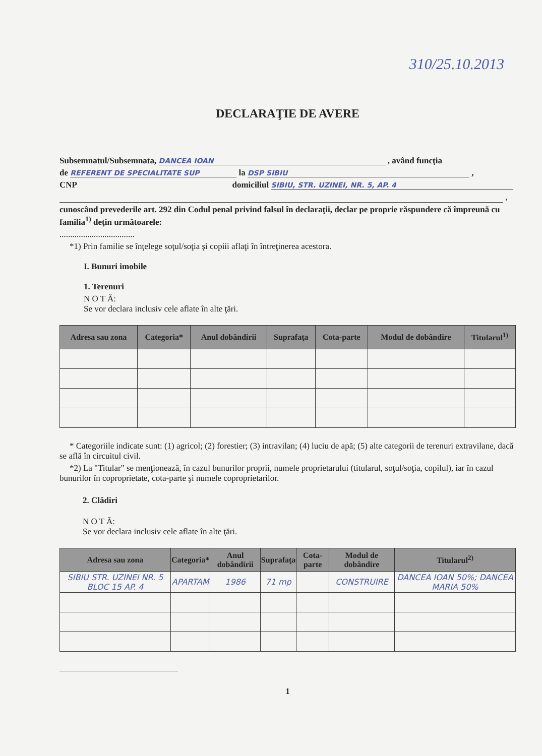310/25.10.2013
DECLARAŢIE DE AVERE
Subsemnatul/Subsemnata, DANCEA IOAN , având funcţia
de REFERENT DE SPECIALITATE SUP la DSP SIBIU ,
CNP domiciliul SIBIU, STR. UZINEI, NR. 5, AP. 4
,
cunoscând prevederile art. 292 din Codul penal privind falsul în declaraţii, declar pe proprie răspundere că împreună cu familia<sup>1)</sup> deţin următoarele:
...................................
*1) Prin familie se înţelege soţul/soţia şi copiii aflaţi în întreţinerea acestora.
I. Bunuri imobile
1. Terenuri
N O T Ă:
Se vor declara inclusiv cele aflate în alte ţări.
| Adresa sau zona | Categoria* | Anul dobândirii | Suprafaţa | Cota-parte | Modul de dobândire | Titularul<sup>1)</sup> |
| --- | --- | --- | --- | --- | --- | --- |
* Categoriile indicate sunt: (1) agricol; (2) forestier; (3) intravilan; (4) luciu de apă; (5) alte categorii de terenuri extravilane, dacă se află în circuitul civil.
*2) La "Titular" se menţionează, în cazul bunurilor proprii, numele proprietarului (titularul, soţul/soţia, copilul), iar în cazul bunurilor în coproprietate, cota-parte şi numele coproprietarilor.
2. Clădiri
N O T Ă:
Se vor declara inclusiv cele aflate în alte ţări.
| Adresa sau zona | Categoria* | Anul dobândirii | Suprafaţa | Cota-parte | Modul de dobândire | Titularul<sup>2)</sup> |
| --- | --- | --- | --- | --- | --- | --- |
| SIBIU STR. UZINEI NR. 5 BLOC 15 AP. 4 | APARTAM | 1986 | 71 mp | | CONSTRUIRE | DANCEA IOAN 50%; DANCEA MARIA 50% |
1